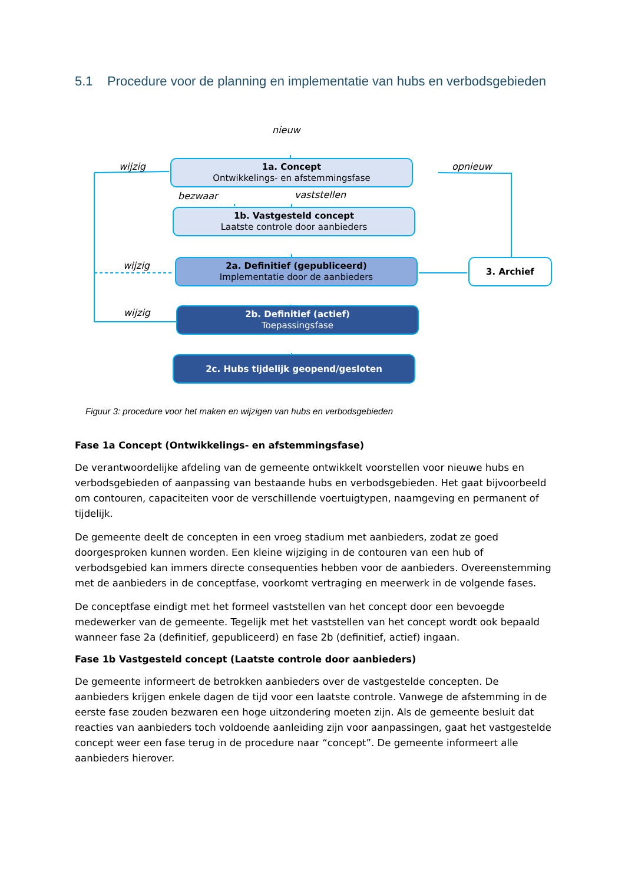5.1 Procedure voor de planning en implementatie van hubs en verbodsgebieden
nieuw
wijzig opnieuw
1a. Concept
Ontwikkelings- en afstemmingsfase
bezwaar vaststellen
1b. Vastgesteld concept
Laatste controle door aanbieders
wijzig
2a. Definitief (gepubliceerd)
Implementatie door de aanbieders
3. Archief
wijzig
2b. Definitief (actief)
Toepassingsfase
2c. Hubs tijdelijk geopend/gesloten
Figuur 3: procedure voor het maken en wijzigen van hubs en verbodsgebieden
Fase 1a Concept (Ontwikkelings- en afstemmingsfase)
De verantwoordelijke afdeling van de gemeente ontwikkelt voorstellen voor nieuwe hubs en verbodsgebieden of aanpassing van bestaande hubs en verbodsgebieden. Het gaat bijvoorbeeld om contouren, capaciteiten voor de verschillende voertuigtypen, naamgeving en permanent of tijdelijk.
De gemeente deelt de concepten in een vroeg stadium met aanbieders, zodat ze goed doorgesproken kunnen worden. Een kleine wijziging in de contouren van een hub of verbodsgebied kan immers directe consequenties hebben voor de aanbieders. Overeenstemming met de aanbieders in de conceptfase, voorkomt vertraging en meerwerk in de volgende fases.
De conceptfase eindigt met het formeel vaststellen van het concept door een bevoegde medewerker van de gemeente. Tegelijk met het vaststellen van het concept wordt ook bepaald wanneer fase 2a (definitief, gepubliceerd) en fase 2b (definitief, actief) ingaan.
Fase 1b Vastgesteld concept (Laatste controle door aanbieders)
De gemeente informeert de betrokken aanbieders over de vastgestelde concepten. De aanbieders krijgen enkele dagen de tijd voor een laatste controle. Vanwege de afstemming in de eerste fase zouden bezwaren een hoge uitzondering moeten zijn. Als de gemeente besluit dat reacties van aanbieders toch voldoende aanleiding zijn voor aanpassingen, gaat het vastgestelde concept weer een fase terug in de procedure naar “concept”. De gemeente informeert alle aanbieders hierover.